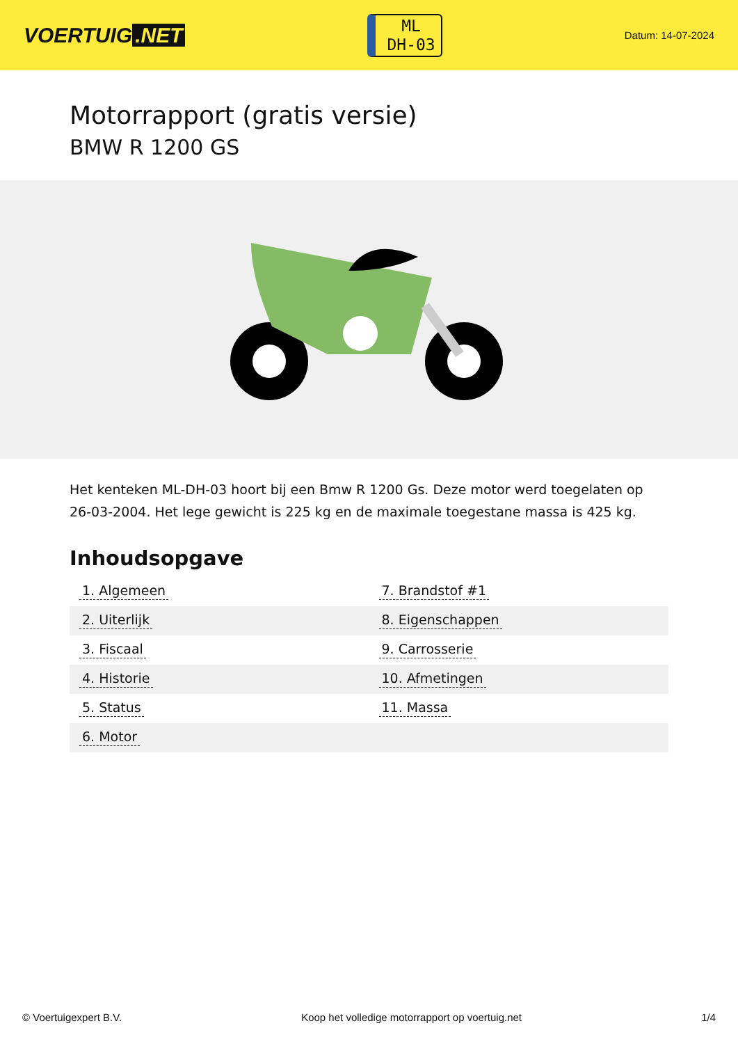VOERTUIG.NET
ML
DH-03
Datum: 14-07-2024
Motorrapport (gratis versie)
BMW R 1200 GS
Het kenteken ML-DH-03 hoort bij een Bmw R 1200 Gs. Deze motor werd toegelaten op 26-03-2004. Het lege gewicht is 225 kg en de maximale toegestane massa is 425 kg.
Inhoudsopgave
| 1. Algemeen | 7. Brandstof #1 |
| 2. Uiterlijk | 8. Eigenschappen |
| 3. Fiscaal | 9. Carrosserie |
| 4. Historie | 10. Afmetingen |
| 5. Status | 11. Massa |
| 6. Motor | |
© Voertuigexpert B.V. Koop het volledige motorrapport op voertuig.net 1/4